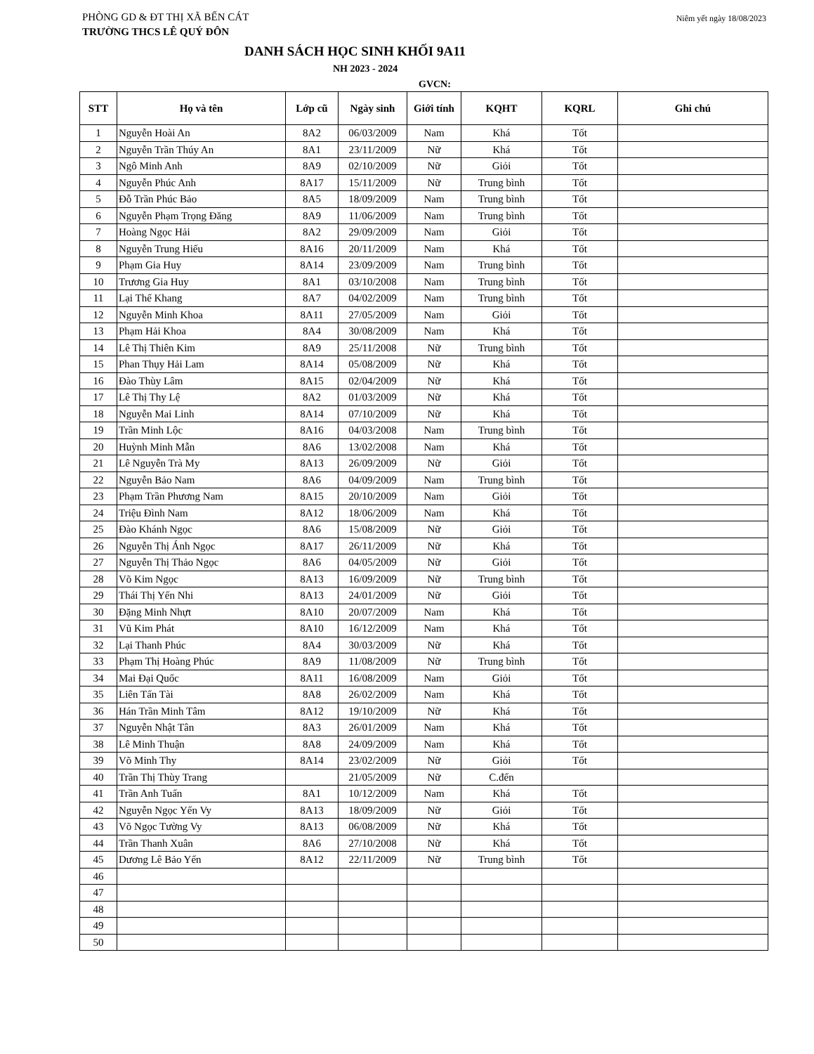PHÒNG GD & ĐT THỊ XÃ BẾN CÁT
TRƯỜNG THCS LÊ QUÝ ĐÔN
Niêm yết ngày 18/08/2023
DANH SÁCH HỌC SINH KHỐI 9A11
NH 2023 - 2024
GVCN:
| STT | Họ và tên | Lớp cũ | Ngày sinh | Giới tính | KQHT | KQRL | Ghi chú |
| --- | --- | --- | --- | --- | --- | --- | --- |
| 1 | Nguyễn Hoài An | 8A2 | 06/03/2009 | Nam | Khá | Tốt | |
| 2 | Nguyễn Trần Thúy An | 8A1 | 23/11/2009 | Nữ | Khá | Tốt | |
| 3 | Ngô Minh Anh | 8A9 | 02/10/2009 | Nữ | Giỏi | Tốt | |
| 4 | Nguyễn Phúc Anh | 8A17 | 15/11/2009 | Nữ | Trung bình | Tốt | |
| 5 | Đỗ Trần Phúc Bảo | 8A5 | 18/09/2009 | Nam | Trung bình | Tốt | |
| 6 | Nguyễn Phạm Trọng Đăng | 8A9 | 11/06/2009 | Nam | Trung bình | Tốt | |
| 7 | Hoàng Ngọc Hải | 8A2 | 29/09/2009 | Nam | Giỏi | Tốt | |
| 8 | Nguyễn Trung Hiếu | 8A16 | 20/11/2009 | Nam | Khá | Tốt | |
| 9 | Phạm Gia Huy | 8A14 | 23/09/2009 | Nam | Trung bình | Tốt | |
| 10 | Trương Gia Huy | 8A1 | 03/10/2008 | Nam | Trung bình | Tốt | |
| 11 | Lại Thế Khang | 8A7 | 04/02/2009 | Nam | Trung bình | Tốt | |
| 12 | Nguyễn Minh Khoa | 8A11 | 27/05/2009 | Nam | Giỏi | Tốt | |
| 13 | Phạm Hải Khoa | 8A4 | 30/08/2009 | Nam | Khá | Tốt | |
| 14 | Lê Thị Thiên Kim | 8A9 | 25/11/2008 | Nữ | Trung bình | Tốt | |
| 15 | Phan Thụy Hải Lam | 8A14 | 05/08/2009 | Nữ | Khá | Tốt | |
| 16 | Đào Thùy Lâm | 8A15 | 02/04/2009 | Nữ | Khá | Tốt | |
| 17 | Lê Thị Thy Lệ | 8A2 | 01/03/2009 | Nữ | Khá | Tốt | |
| 18 | Nguyễn Mai Linh | 8A14 | 07/10/2009 | Nữ | Khá | Tốt | |
| 19 | Trần Minh Lộc | 8A16 | 04/03/2008 | Nam | Trung bình | Tốt | |
| 20 | Huỳnh Minh Mẫn | 8A6 | 13/02/2008 | Nam | Khá | Tốt | |
| 21 | Lê Nguyễn Trà My | 8A13 | 26/09/2009 | Nữ | Giỏi | Tốt | |
| 22 | Nguyễn Bảo Nam | 8A6 | 04/09/2009 | Nam | Trung bình | Tốt | |
| 23 | Phạm Trần Phương Nam | 8A15 | 20/10/2009 | Nam | Giỏi | Tốt | |
| 24 | Triệu Đình Nam | 8A12 | 18/06/2009 | Nam | Khá | Tốt | |
| 25 | Đào Khánh Ngọc | 8A6 | 15/08/2009 | Nữ | Giỏi | Tốt | |
| 26 | Nguyễn Thị Ánh Ngọc | 8A17 | 26/11/2009 | Nữ | Khá | Tốt | |
| 27 | Nguyễn Thị Thảo Ngọc | 8A6 | 04/05/2009 | Nữ | Giỏi | Tốt | |
| 28 | Võ Kim Ngọc | 8A13 | 16/09/2009 | Nữ | Trung bình | Tốt | |
| 29 | Thái Thị Yến Nhi | 8A13 | 24/01/2009 | Nữ | Giỏi | Tốt | |
| 30 | Đặng Minh Nhựt | 8A10 | 20/07/2009 | Nam | Khá | Tốt | |
| 31 | Vũ Kim Phát | 8A10 | 16/12/2009 | Nam | Khá | Tốt | |
| 32 | Lại Thanh Phúc | 8A4 | 30/03/2009 | Nữ | Khá | Tốt | |
| 33 | Phạm Thị Hoàng Phúc | 8A9 | 11/08/2009 | Nữ | Trung bình | Tốt | |
| 34 | Mai Đại Quốc | 8A11 | 16/08/2009 | Nam | Giỏi | Tốt | |
| 35 | Liên Tấn Tài | 8A8 | 26/02/2009 | Nam | Khá | Tốt | |
| 36 | Hán Trần Minh Tâm | 8A12 | 19/10/2009 | Nữ | Khá | Tốt | |
| 37 | Nguyễn Nhật Tân | 8A3 | 26/01/2009 | Nam | Khá | Tốt | |
| 38 | Lê Minh Thuận | 8A8 | 24/09/2009 | Nam | Khá | Tốt | |
| 39 | Võ Minh Thy | 8A14 | 23/02/2009 | Nữ | Giỏi | Tốt | |
| 40 | Trần Thị Thùy Trang | | 21/05/2009 | Nữ | C.đến | | |
| 41 | Trần Anh Tuấn | 8A1 | 10/12/2009 | Nam | Khá | Tốt | |
| 42 | Nguyễn Ngọc Yến Vy | 8A13 | 18/09/2009 | Nữ | Giỏi | Tốt | |
| 43 | Võ Ngọc Tường Vy | 8A13 | 06/08/2009 | Nữ | Khá | Tốt | |
| 44 | Trần Thanh Xuân | 8A6 | 27/10/2008 | Nữ | Khá | Tốt | |
| 45 | Dương Lê Bảo Yến | 8A12 | 22/11/2009 | Nữ | Trung bình | Tốt | |
| 46 | | | | | | | |
| 47 | | | | | | | |
| 48 | | | | | | | |
| 49 | | | | | | | |
| 50 | | | | | | | |